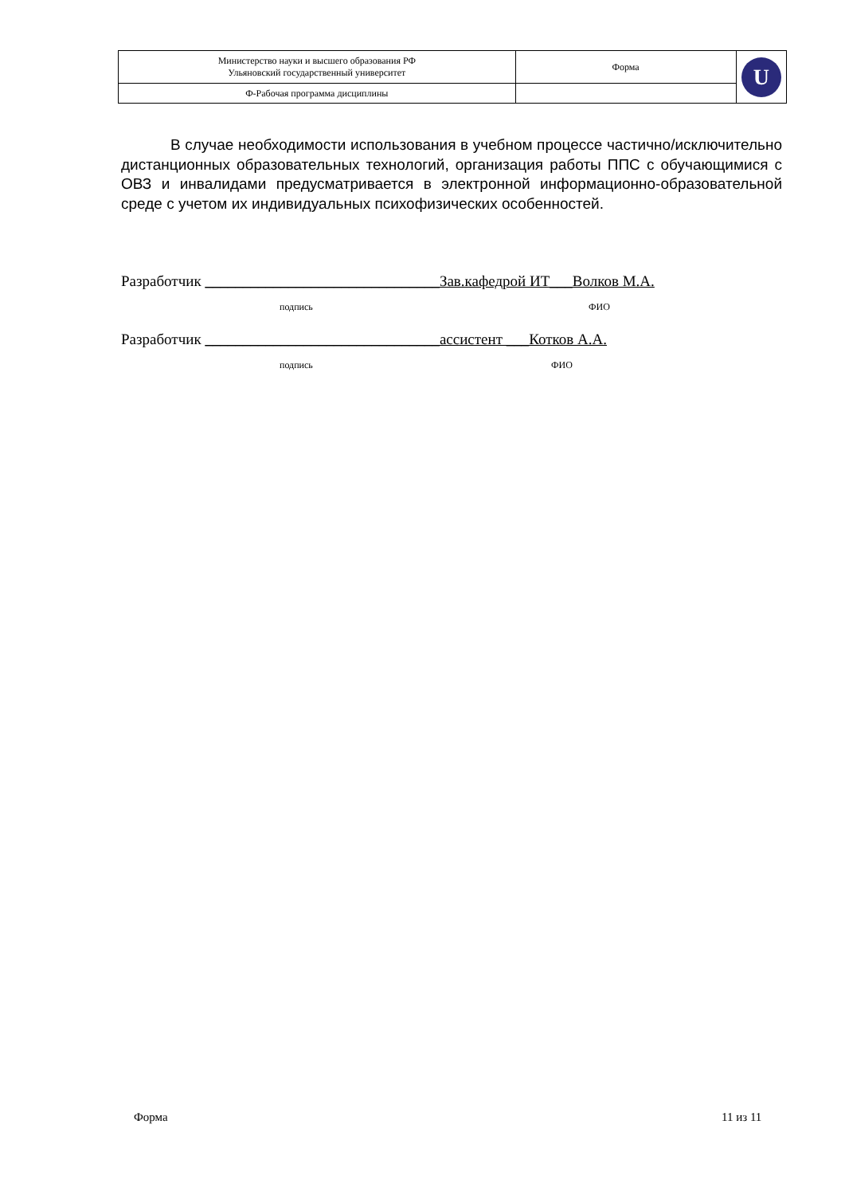| Министерство науки и высшего образования РФ Ульяновский государственный университет | Форма | U |
| Ф-Рабочая программа дисциплины | | |
В случае необходимости использования в учебном процессе частично/исключительно дистанционных образовательных технологий, организация работы ППС с обучающимися с ОВЗ и инвалидами предусматривается в электронной информационно-образовательной среде с учетом их индивидуальных психофизических особенностей.
Разработчик _______________________________Зав.кафедрой ИТ___Волков М.А.
подпись ФИО
Разработчик _______________________________ассистент ___Котков А.А.
подпись ФИО
Форма 11 из 11